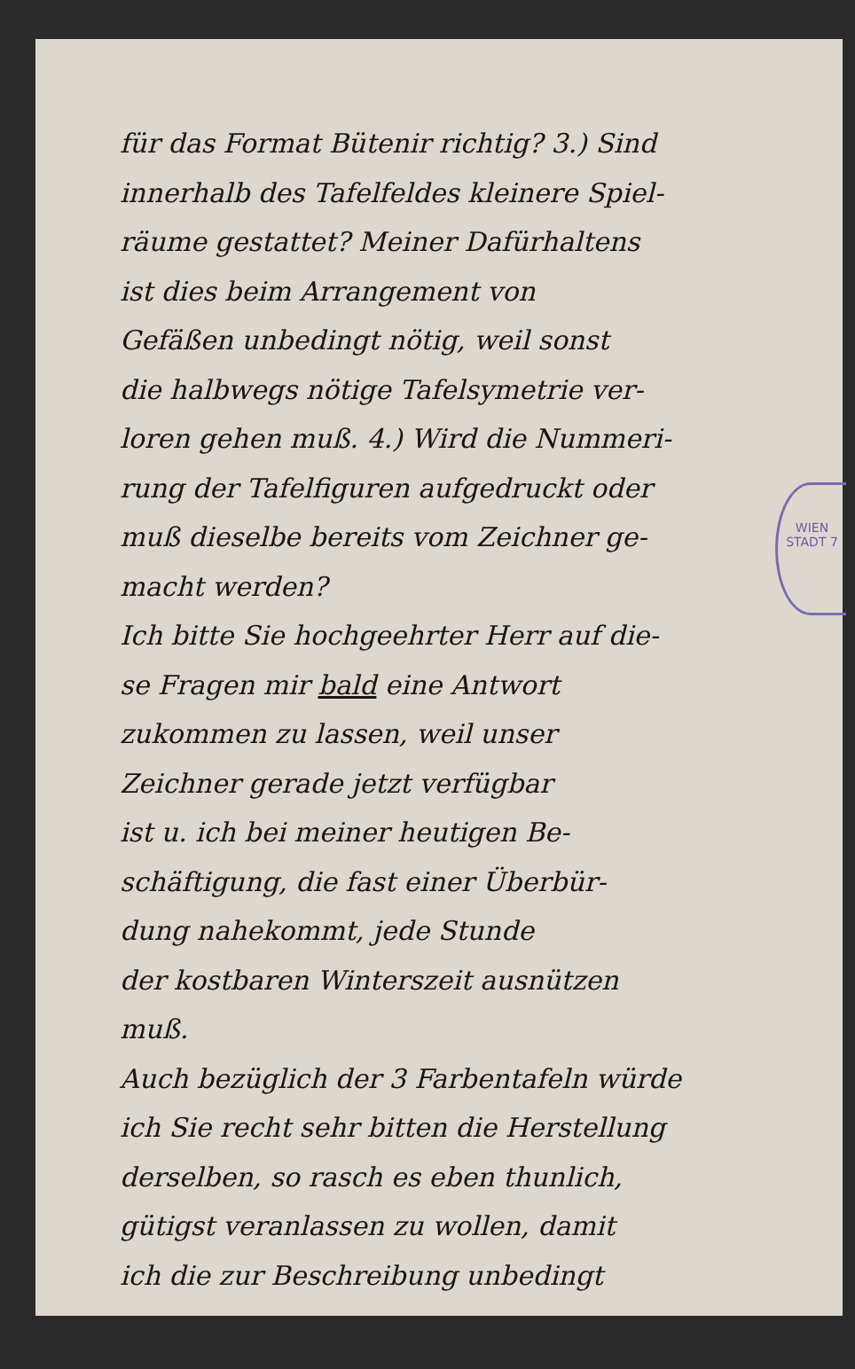WIEN STADT 7
für das Format Bütenir richtig? 3.) Sind
innerhalb des Tafelfeldes kleinere Spiel-
räume gestattet? Meiner Dafürhaltens
ist dies beim Arrangement von
Gefäßen unbedingt nötig, weil sonst
die halbwegs nötige Tafelsymetrie ver-
loren gehen muß. 4.) Wird die Nummeri-
rung der Tafelfiguren aufgedruckt oder
muß dieselbe bereits vom Zeichner ge-
macht werden?
Ich bitte Sie hochgeehrter Herr auf die-
se Fragen mir bald eine Antwort
zukommen zu lassen, weil unser
Zeichner gerade jetzt verfügbar
ist u. ich bei meiner heutigen Be-
schäftigung, die fast einer Überbür-
dung nahekommt, jede Stunde
der kostbaren Winterszeit ausnützen
muß.
Auch bezüglich der 3 Farbentafeln würde
ich Sie recht sehr bitten die Herstellung
derselben, so rasch es eben thunlich,
gütigst veranlassen zu wollen, damit
ich die zur Beschreibung unbedingt